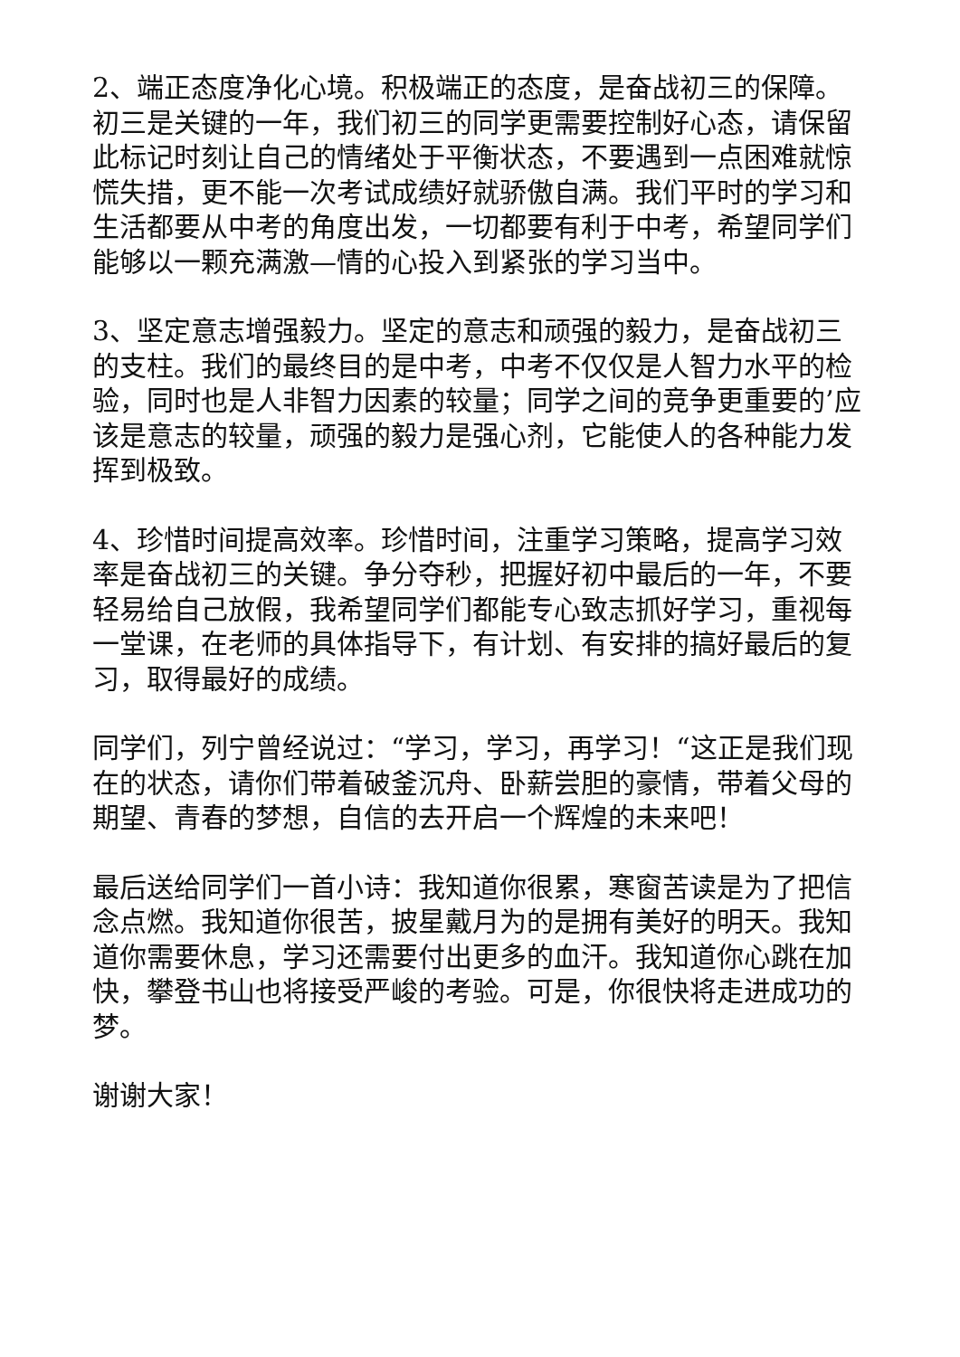2、端正态度净化心境。积极端正的态度，是奋战初三的保障。初三是关键的一年，我们初三的同学更需要控制好心态，请保留此标记时刻让自己的情绪处于平衡状态，不要遇到一点困难就惊慌失措，更不能一次考试成绩好就骄傲自满。我们平时的学习和生活都要从中考的角度出发，一切都要有利于中考，希望同学们能够以一颗充满激—情的心投入到紧张的学习当中。
3、坚定意志增强毅力。坚定的意志和顽强的毅力，是奋战初三的支柱。我们的最终目的是中考，中考不仅仅是人智力水平的检验，同时也是人非智力因素的较量；同学之间的竞争更重要的’应该是意志的较量，顽强的毅力是强心剂，它能使人的各种能力发挥到极致。
4、珍惜时间提高效率。珍惜时间，注重学习策略，提高学习效率是奋战初三的关键。争分夺秒，把握好初中最后的一年，不要轻易给自己放假，我希望同学们都能专心致志抓好学习，重视每一堂课，在老师的具体指导下，有计划、有安排的搞好最后的复习，取得最好的成绩。
同学们，列宁曾经说过：“学习，学习，再学习！“这正是我们现在的状态，请你们带着破釜沉舟、卧薪尝胆的豪情，带着父母的期望、青春的梦想，自信的去开启一个辉煌的未来吧！
最后送给同学们一首小诗：我知道你很累，寒窗苦读是为了把信念点燃。我知道你很苦，披星戴月为的是拥有美好的明天。我知道你需要休息，学习还需要付出更多的血汗。我知道你心跳在加快，攀登书山也将接受严峻的考验。可是，你很快将走进成功的梦。
谢谢大家！